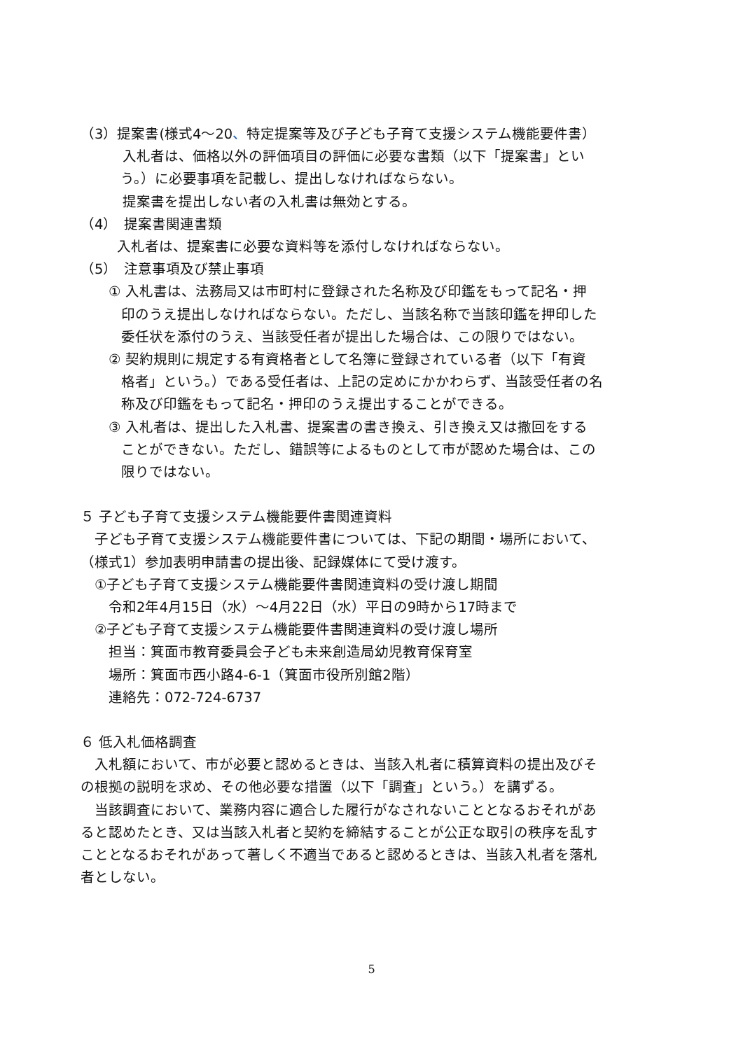（3）提案書(様式4～20、特定提案等及び子ども子育て支援システム機能要件書）
入札者は、価格以外の評価項目の評価に必要な書類（以下「提案書」とい
う。）に必要事項を記載し、提出しなければならない。
提案書を提出しない者の入札書は無効とする。
（4）　提案書関連書類
入札者は、提案書に必要な資料等を添付しなければならない。
（5）　注意事項及び禁止事項
① 入札書は、法務局又は市町村に登録された名称及び印鑑をもって記名・押
印のうえ提出しなければならない。ただし、当該名称で当該印鑑を押印した
委任状を添付のうえ、当該受任者が提出した場合は、この限りではない。
② 契約規則に規定する有資格者として名簿に登録されている者（以下「有資
格者」という。）である受任者は、上記の定めにかかわらず、当該受任者の名
称及び印鑑をもって記名・押印のうえ提出することができる。
③ 入札者は、提出した入札書、提案書の書き換え、引き換え又は撤回をする
ことができない。ただし、錯誤等によるものとして市が認めた場合は、この
限りではない。
５ 子ども子育て支援システム機能要件書関連資料
　子ども子育て支援システム機能要件書については、下記の期間・場所において、
（様式1）参加表明申請書の提出後、記録媒体にて受け渡す。
　①子ども子育て支援システム機能要件書関連資料の受け渡し期間
　　令和2年4月15日（水）～4月22日（水）平日の9時から17時まで
　②子ども子育て支援システム機能要件書関連資料の受け渡し場所
　　担当：箕面市教育委員会子ども未来創造局幼児教育保育室
　　場所：箕面市西小路4-6-1（箕面市役所別館2階）
　　連絡先：072-724-6737
６ 低入札価格調査
　入札額において、市が必要と認めるときは、当該入札者に積算資料の提出及びそ
の根拠の説明を求め、その他必要な措置（以下「調査」という。）を講ずる。
　当該調査において、業務内容に適合した履行がなされないこととなるおそれがあ
ると認めたとき、又は当該入札者と契約を締結することが公正な取引の秩序を乱す
こととなるおそれがあって著しく不適当であると認めるときは、当該入札者を落札
者としない。
5